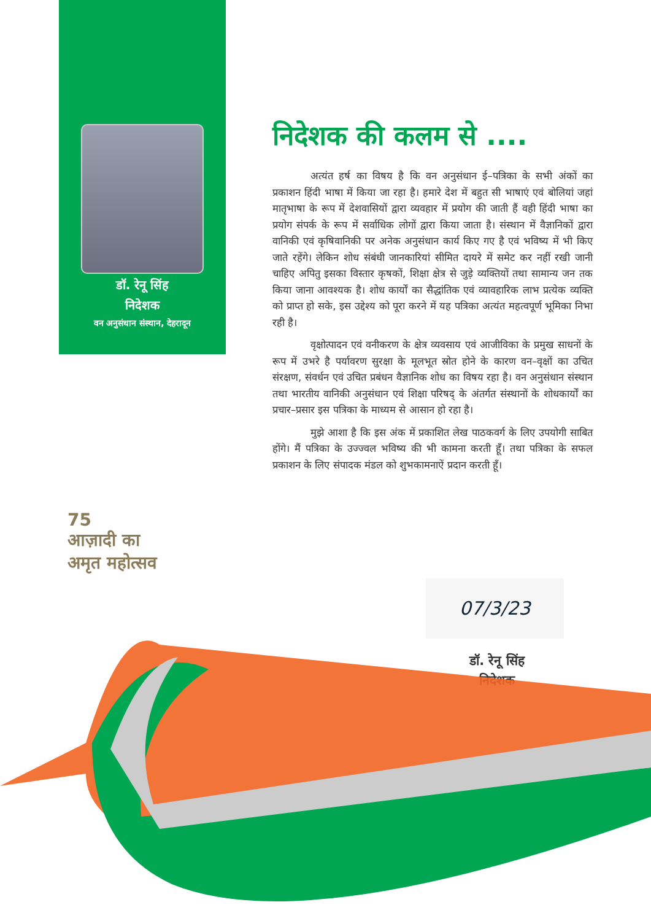डॉ. रेनू सिंह
निदेशक
वन अनुसंधान संस्थान, देहरादून
निदेशक की कलम से ....
अत्यंत हर्ष का विषय है कि वन अनुसंधान ई–पत्रिका के सभी अंकों का प्रकाशन हिंदी भाषा में किया जा रहा है। हमारे देश में बहुत सी भाषाएं एवं बोलियां जहां मातृभाषा के रूप में देशवासियों द्वारा व्यवहार में प्रयोग की जाती हैं वही हिंदी भाषा का प्रयोग संपर्क के रूप में सर्वाधिक लोगों द्वारा किया जाता है। संस्थान में वैज्ञानिकों द्वारा वानिकी एवं कृषिवानिकी पर अनेक अनुसंधान कार्य किए गए है एवं भविष्य में भी किए जाते रहेंगे। लेकिन शोध संबंधी जानकारियां सीमित दायरे में समेट कर नहीं रखी जानी चाहिए अपितु इसका विस्तार कृषकों, शिक्षा क्षेत्र से जुड़े व्यक्तियों तथा सामान्य जन तक किया जाना आवश्यक है। शोध कार्यों का सैद्धांतिक एवं व्यावहारिक लाभ प्रत्येक व्यक्ति को प्राप्त हो सके, इस उद्देश्य को पूरा करने में यह पत्रिका अत्यंत महत्वपूर्ण भूमिका निभा रही है।
वृक्षोत्पादन एवं वनीकरण के क्षेत्र व्यवसाय एवं आजीविका के प्रमुख साधनों के रूप में उभरे है पर्यावरण सुरक्षा के मूलभूत स्रोत होने के कारण वन–वृक्षों का उचित संरक्षण, संवर्धन एवं उचित प्रबंधन वैज्ञानिक शोध का विषय रहा है। वन अनुसंधान संस्थान तथा भारतीय वानिकी अनुसंधान एवं शिक्षा परिषद् के अंतर्गत संस्थानों के शोधकार्यों का प्रचार–प्रसार इस पत्रिका के माध्यम से आसान हो रहा है।
मुझे आशा है कि इस अंक में प्रकाशित लेख पाठकवर्ग के लिए उपयोगी साबित होंगे। मैं पत्रिका के उज्ज्वल भविष्य की भी कामना करती हूँ। तथा पत्रिका के सफल प्रकाशन के लिए संपादक मंडल को शुभकामनाऐं प्रदान करती हूँ।
75
आज़ादी का
अमृत महोत्सव
07/3/23
डॉ. रेनू सिंह
निदेशक